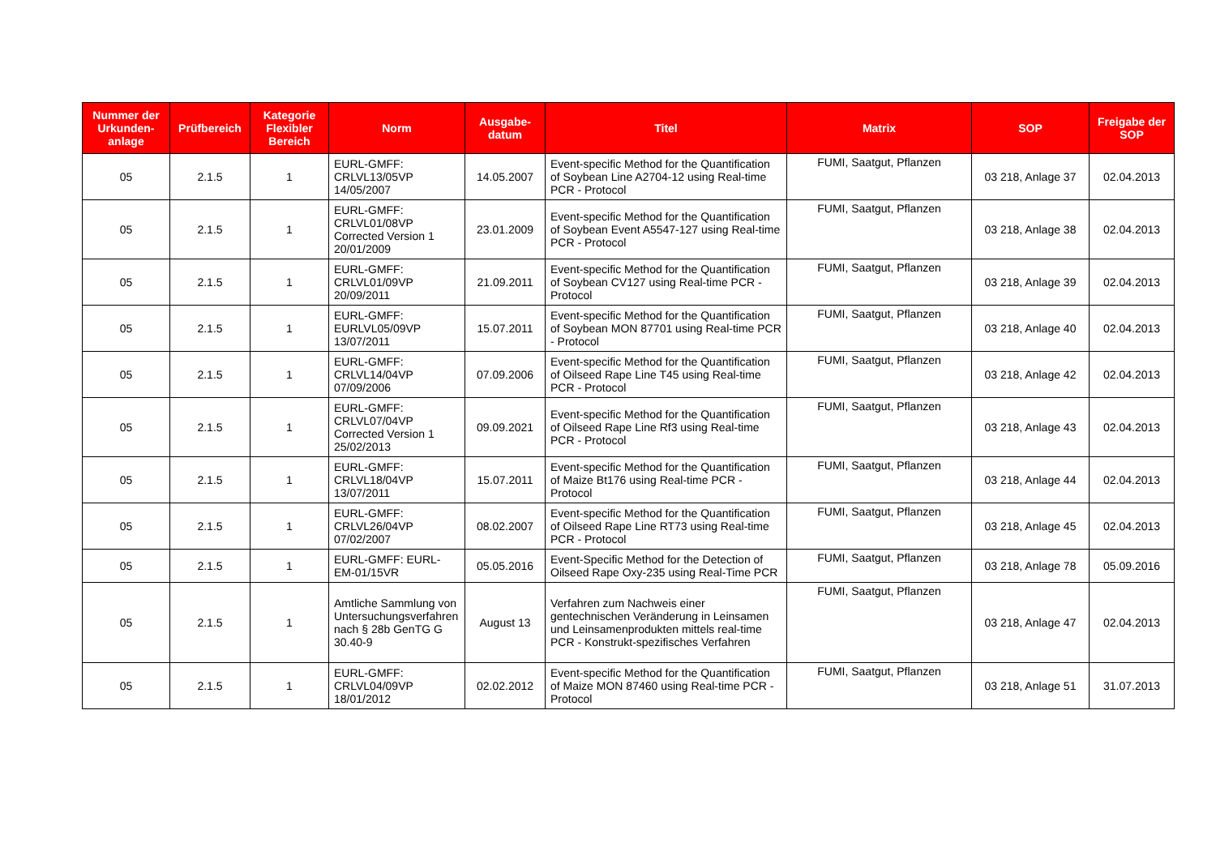| Nummer der Urkunden-anlage | Prüfbereich | Kategorie Flexibler Bereich | Norm | Ausgabe-datum | Titel | Matrix | SOP | Freigabe der SOP |
| --- | --- | --- | --- | --- | --- | --- | --- | --- |
| 05 | 2.1.5 | 1 | EURL-GMFF: CRLVL13/05VP 14/05/2007 | 14.05.2007 | Event-specific Method for the Quantification of Soybean Line A2704-12 using Real-time PCR - Protocol | FUMI, Saatgut, Pflanzen | 03 218, Anlage 37 | 02.04.2013 |
| 05 | 2.1.5 | 1 | EURL-GMFF: CRLVL01/08VP Corrected Version 1 20/01/2009 | 23.01.2009 | Event-specific Method for the Quantification of Soybean Event A5547-127 using Real-time PCR - Protocol | FUMI, Saatgut, Pflanzen | 03 218, Anlage 38 | 02.04.2013 |
| 05 | 2.1.5 | 1 | EURL-GMFF: CRLVL01/09VP 20/09/2011 | 21.09.2011 | Event-specific Method for the Quantification of Soybean CV127 using Real-time PCR - Protocol | FUMI, Saatgut, Pflanzen | 03 218, Anlage 39 | 02.04.2013 |
| 05 | 2.1.5 | 1 | EURL-GMFF: EURLVL05/09VP 13/07/2011 | 15.07.2011 | Event-specific Method for the Quantification of Soybean MON 87701 using Real-time PCR - Protocol | FUMI, Saatgut, Pflanzen | 03 218, Anlage 40 | 02.04.2013 |
| 05 | 2.1.5 | 1 | EURL-GMFF: CRLVL14/04VP 07/09/2006 | 07.09.2006 | Event-specific Method for the Quantification of Oilseed Rape Line T45 using Real-time PCR - Protocol | FUMI, Saatgut, Pflanzen | 03 218, Anlage 42 | 02.04.2013 |
| 05 | 2.1.5 | 1 | EURL-GMFF: CRLVL07/04VP Corrected Version 1 25/02/2013 | 09.09.2021 | Event-specific Method for the Quantification of Oilseed Rape Line Rf3 using Real-time PCR - Protocol | FUMI, Saatgut, Pflanzen | 03 218, Anlage 43 | 02.04.2013 |
| 05 | 2.1.5 | 1 | EURL-GMFF: CRLVL18/04VP 13/07/2011 | 15.07.2011 | Event-specific Method for the Quantification of Maize Bt176 using Real-time PCR - Protocol | FUMI, Saatgut, Pflanzen | 03 218, Anlage 44 | 02.04.2013 |
| 05 | 2.1.5 | 1 | EURL-GMFF: CRLVL26/04VP 07/02/2007 | 08.02.2007 | Event-specific Method for the Quantification of Oilseed Rape Line RT73 using Real-time PCR - Protocol | FUMI, Saatgut, Pflanzen | 03 218, Anlage 45 | 02.04.2013 |
| 05 | 2.1.5 | 1 | EURL-GMFF: EURL-EM-01/15VR | 05.05.2016 | Event-Specific Method for the Detection of Oilseed Rape Oxy-235 using Real-Time PCR | FUMI, Saatgut, Pflanzen | 03 218, Anlage 78 | 05.09.2016 |
| 05 | 2.1.5 | 1 | Amtliche Sammlung von Untersuchungsverfahren nach § 28b GenTG G 30.40-9 | August 13 | Verfahren zum Nachweis einer gentechnischen Veränderung in Leinsamen und Leinsamenprodukten mittels real-time PCR - Konstrukt-spezifisches Verfahren | FUMI, Saatgut, Pflanzen | 03 218, Anlage 47 | 02.04.2013 |
| 05 | 2.1.5 | 1 | EURL-GMFF: CRLVL04/09VP 18/01/2012 | 02.02.2012 | Event-specific Method for the Quantification of Maize MON 87460 using Real-time PCR - Protocol | FUMI, Saatgut, Pflanzen | 03 218, Anlage 51 | 31.07.2013 |